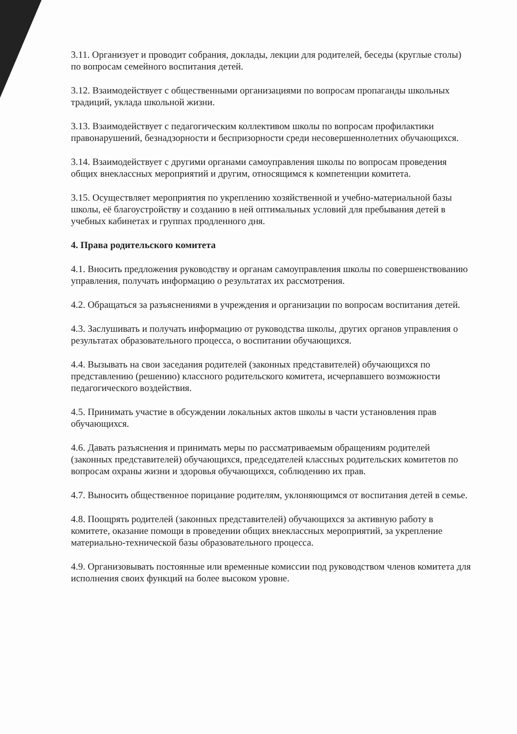3.11. Организует и проводит собрания, доклады, лекции для родителей, беседы (круглые столы) по вопросам семейного воспитания детей.
3.12. Взаимодействует с общественными организациями по вопросам пропаганды школьных традиций, уклада школьной жизни.
3.13. Взаимодействует с педагогическим коллективом школы по вопросам профилактики правонарушений, безнадзорности и беспризорности среди несовершеннолетних обучающихся.
3.14. Взаимодействует с другими органами самоуправления школы по вопросам проведения общих внеклассных мероприятий и другим, относящимся к компетенции комитета.
3.15. Осуществляет мероприятия по укреплению хозяйственной и учебно-материальной базы школы, её благоустройству и созданию в ней оптимальных условий для пребывания детей в учебных кабинетах и группах продленного дня.
4. Права родительского комитета
4.1. Вносить предложения руководству и органам самоуправления школы по совершенствованию управления, получать информацию о результатах их рассмотрения.
4.2. Обращаться за разъяснениями в учреждения и организации по вопросам воспитания детей.
4.3. Заслушивать и получать информацию от руководства школы, других органов управления о результатах образовательного процесса, о воспитании обучающихся.
4.4. Вызывать на свои заседания родителей (законных представителей) обучающихся по представлению (решению) классного родительского комитета, исчерпавшего возможности педагогического воздействия.
4.5. Принимать участие в обсуждении локальных актов школы в части установления прав обучающихся.
4.6. Давать разъяснения и принимать меры по рассматриваемым обращениям родителей (законных представителей) обучающихся, председателей классных родительских комитетов по вопросам охраны жизни и здоровья обучающихся, соблюдению их прав.
4.7. Выносить общественное порицание родителям, уклоняющимся от воспитания детей в семье.
4.8. Поощрять родителей (законных представителей) обучающихся за активную работу в комитете, оказание помощи в проведении общих внеклассных мероприятий, за укрепление материально-технической базы образовательного процесса.
4.9. Организовывать постоянные или временные комиссии под руководством членов комитета для исполнения своих функций на более высоком уровне.